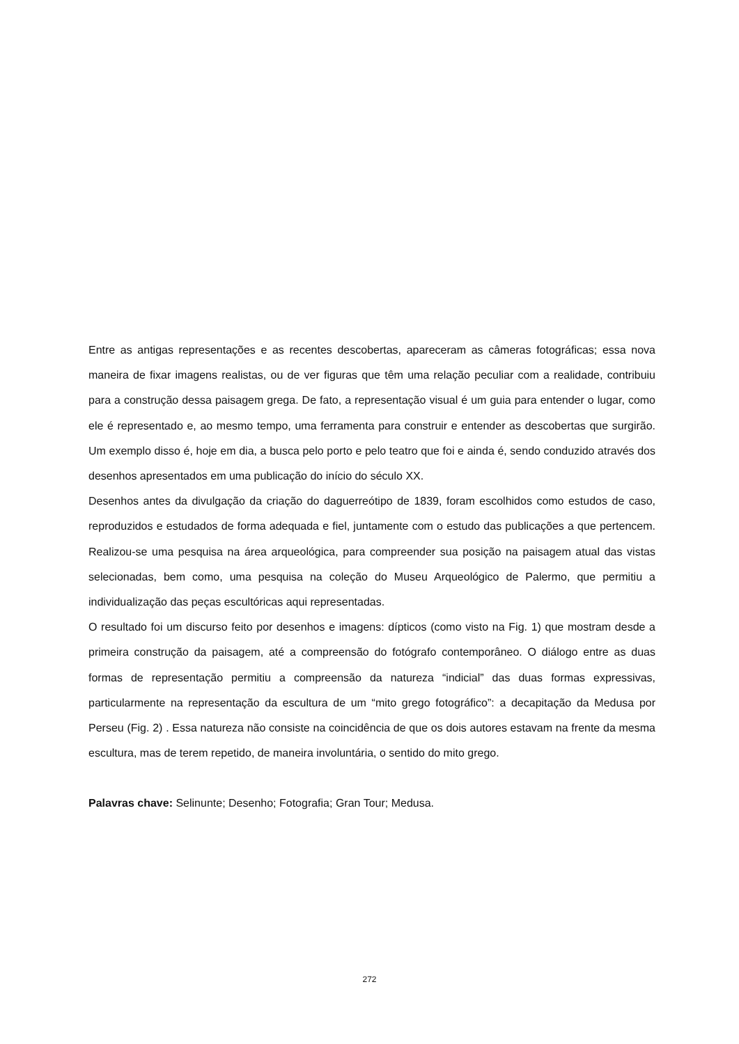Entre as antigas representações e as recentes descobertas, apareceram as câmeras fotográficas; essa nova maneira de fixar imagens realistas, ou de ver figuras que têm uma relação peculiar com a realidade, contribuiu para a construção dessa paisagem grega. De fato, a representação visual é um guia para entender o lugar, como ele é representado e, ao mesmo tempo, uma ferramenta para construir e entender as descobertas que surgirão. Um exemplo disso é, hoje em dia, a busca pelo porto e pelo teatro que foi e ainda é, sendo conduzido através dos desenhos apresentados em uma publicação do início do século XX.
Desenhos antes da divulgação da criação do daguerreótipo de 1839, foram escolhidos como estudos de caso, reproduzidos e estudados de forma adequada e fiel, juntamente com o estudo das publicações a que pertencem. Realizou-se uma pesquisa na área arqueológica, para compreender sua posição na paisagem atual das vistas selecionadas, bem como, uma pesquisa na coleção do Museu Arqueológico de Palermo, que permitiu a individualização das peças escultóricas aqui representadas.
O resultado foi um discurso feito por desenhos e imagens: dípticos (como visto na Fig. 1) que mostram desde a primeira construção da paisagem, até a compreensão do fotógrafo contemporâneo. O diálogo entre as duas formas de representação permitiu a compreensão da natureza “indicial” das duas formas expressivas, particularmente na representação da escultura de um “mito grego fotográfico”: a decapitação da Medusa por Perseu (Fig. 2) . Essa natureza não consiste na coincidência de que os dois autores estavam na frente da mesma escultura, mas de terem repetido, de maneira involuntária, o sentido do mito grego.
Palavras chave: Selinunte; Desenho; Fotografia; Gran Tour; Medusa.
272